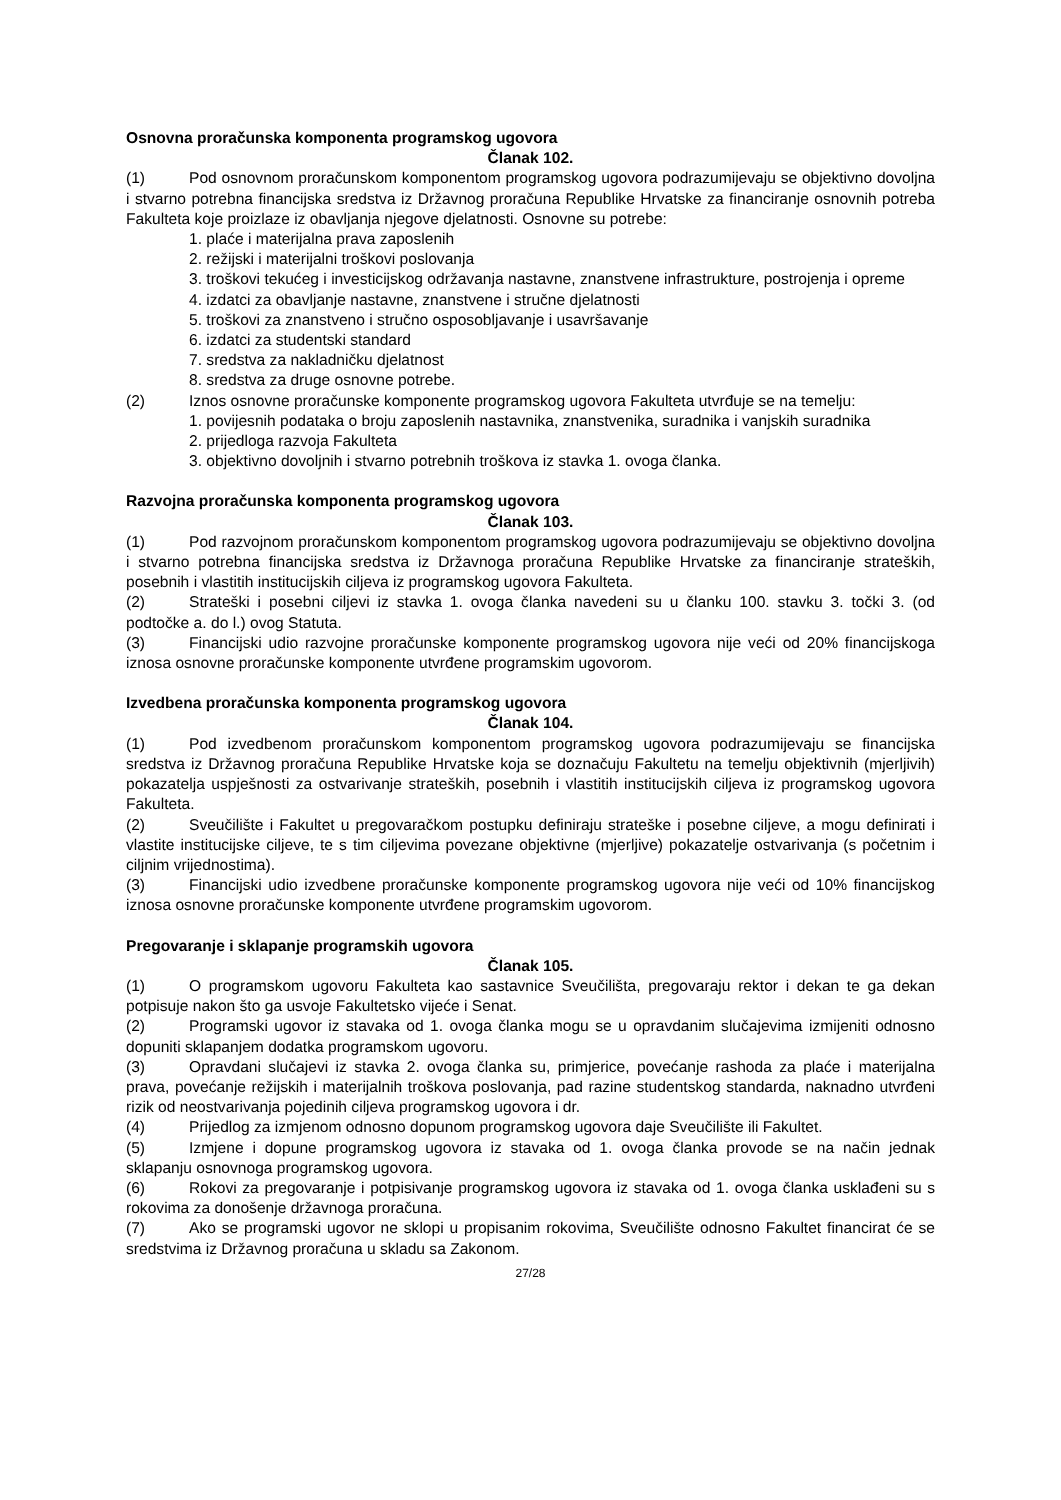Osnovna proračunska komponenta programskog ugovora
Članak 102.
(1) Pod osnovnom proračunskom komponentom programskog ugovora podrazumijevaju se objektivno dovoljna i stvarno potrebna financijska sredstva iz Državnog proračuna Republike Hrvatske za financiranje osnovnih potreba Fakulteta koje proizlaze iz obavljanja njegove djelatnosti. Osnovne su potrebe:
1. plaće i materijalna prava zaposlenih
2. režijski i materijalni troškovi poslovanja
3. troškovi tekućeg i investicijskog održavanja nastavne, znanstvene infrastrukture, postrojenja i opreme
4. izdatci za obavljanje nastavne, znanstvene i stručne djelatnosti
5. troškovi za znanstveno i stručno osposobljavanje i usavršavanje
6. izdatci za studentski standard
7. sredstva za nakladničku djelatnost
8. sredstva za druge osnovne potrebe.
(2) Iznos osnovne proračunske komponente programskog ugovora Fakulteta utvrđuje se na temelju:
1. povijesnih podataka o broju zaposlenih nastavnika, znanstvenika, suradnika i vanjskih suradnika
2. prijedloga razvoja Fakulteta
3. objektivno dovoljnih i stvarno potrebnih troškova iz stavka 1. ovoga članka.
Razvojna proračunska komponenta programskog ugovora
Članak 103.
(1) Pod razvojnom proračunskom komponentom programskog ugovora podrazumijevaju se objektivno dovoljna i stvarno potrebna financijska sredstva iz Državnoga proračuna Republike Hrvatske za financiranje strateških, posebnih i vlastitih institucijskih ciljeva iz programskog ugovora Fakulteta.
(2) Strateški i posebni ciljevi iz stavka 1. ovoga članka navedeni su u članku 100. stavku 3. točki 3. (od podtočke a. do l.) ovog Statuta.
(3) Financijski udio razvojne proračunske komponente programskog ugovora nije veći od 20% financijskoga iznosa osnovne proračunske komponente utvrđene programskim ugovorom.
Izvedbena proračunska komponenta programskog ugovora
Članak 104.
(1) Pod izvedbenom proračunskom komponentom programskog ugovora podrazumijevaju se financijska sredstva iz Državnog proračuna Republike Hrvatske koja se doznačuju Fakultetu na temelju objektivnih (mjerljivih) pokazatelja uspješnosti za ostvarivanje strateških, posebnih i vlastitih institucijskih ciljeva iz programskog ugovora Fakulteta.
(2) Sveučilište i Fakultet u pregovaračkom postupku definiraju strateške i posebne ciljeve, a mogu definirati i vlastite institucijske ciljeve, te s tim ciljevima povezane objektivne (mjerljive) pokazatelje ostvarivanja (s početnim i ciljnim vrijednostima).
(3) Financijski udio izvedbene proračunske komponente programskog ugovora nije veći od 10% financijskog iznosa osnovne proračunske komponente utvrđene programskim ugovorom.
Pregovaranje i sklapanje programskih ugovora
Članak 105.
(1) O programskom ugovoru Fakulteta kao sastavnice Sveučilišta, pregovaraju rektor i dekan te ga dekan potpisuje nakon što ga usvoje Fakultetsko vijeće i Senat.
(2) Programski ugovor iz stavaka od 1. ovoga članka mogu se u opravdanim slučajevima izmijeniti odnosno dopuniti sklapanjem dodatka programskom ugovoru.
(3) Opravdani slučajevi iz stavka 2. ovoga članka su, primjerice, povećanje rashoda za plaće i materijalna prava, povećanje režijskih i materijalnih troškova poslovanja, pad razine studentskog standarda, naknadno utvrđeni rizik od neostvarivanja pojedinih ciljeva programskog ugovora i dr.
(4) Prijedlog za izmjenom odnosno dopunom programskog ugovora daje Sveučilište ili Fakultet.
(5) Izmjene i dopune programskog ugovora iz stavaka od 1. ovoga članka provode se na način jednak sklapanju osnovnoga programskog ugovora.
(6) Rokovi za pregovaranje i potpisivanje programskog ugovora iz stavaka od 1. ovoga članka usklađeni su s rokovima za donošenje državnoga proračuna.
(7) Ako se programski ugovor ne sklopi u propisanim rokovima, Sveučilište odnosno Fakultet financirat će se sredstvima iz Državnog proračuna u skladu sa Zakonom.
27/28